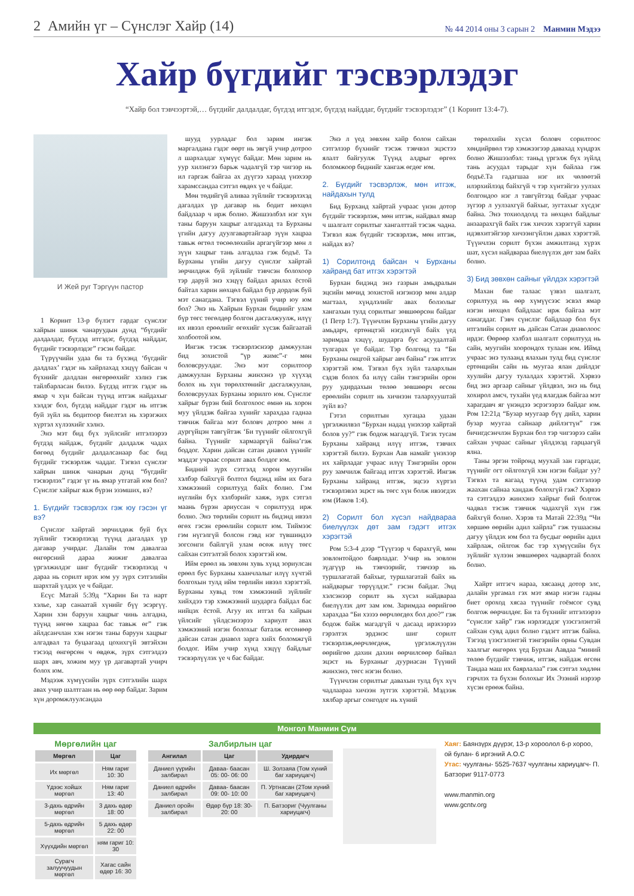2 Амийн үг – Сүнслэг Хайр (14)
№ 44 2014 оны 3 сарын 2 Манмин Мэдээ
Хайр бүгдийг тэсвэрлэдэг
“Хайр бол тэвчээртэй,… бүгдийг далдалдаг, бүгдэд итгэдэг, бүгдэд найддаг, бүгдийг тэсвэрлэдэг” (1 Коринт 13:4-7).
И Жей руг Тэргүүн пастор
1 Коринт 13-р бүлэгт гардаг сүнслэг хайрын шинж чанаруудын дунд “бүгдийг далдалдаг, бүгдэд итгэдэг, бүгдэд найддаг, бүгдийг тэсвэрлэдэг” гэсэн байдаг.
Түрүүчийн удаа би та бүхэнд ‘бүгдийг далдлах’ гэдэг нь хайрлахад хэцүү байсан ч бүхнийг далдлан өнгөрөөхийг хэлнэ гэж тайлбарласан билээ. Бүгдэд итгэх гэдэг нь ямар ч хүн байсан түүнд итгэж найдахыг хэлдэг бол, бүгдэд найддаг гэдэг нь итгэж буй зүйл нь бодитоор биелтэл нь хэрэгжих хүртэл хүлээхийг хэлнэ.
Энэ мэт бид бүх зүйлсийг итгэлээрээ бүгдэд найдаж, бүгдийг далдалж чадах бөгөөд бүгдийг далдалсанаар бас бид бүгдийг тэсвэрлэж чаддаг. Тэгвэл сүнслэг хайрын шинж чанарын дунд “бүгдийг тэсвэрлэх” гэдэг үг нь ямар утгатай юм бол? Сүнслэг хайрыг яаж бүрэн эзэмших, вэ?
1. Бүгдийг тэсвэрлэх гэж юу гэсэн үг вэ?
Сүнслэг хайртай зөрчилдөж буй бүх зүйлийг тэсвэрлэхэд түүнд дагалдах үр дагавар учирдаг. Далайн том давалгаа өнгөрсний дараа жижиг давалгаа үргэлжилдэг шиг бүгдийг тэсвэрлэхэд ч дараа нь сорилт ирэх юм уу зүрх сэтгэлийн шархтай үлдэх үе ч байдаг.
Есүс Матай 5:39д “Харин Би та нарт хэлье, хар санаатай хүнийг бүү эсэргүү. Харин хэн баруун хацрыг чинь алгадна, түүнд нөгөө хацраа бас тавьж өг” гэж айлдсанчлан хэн нэгэн таны баруун хацрыг алгадвал та буцаагаад цохихгүй эвтэйхэн тэсээд өнгөрсөн ч өвдөж, зүрх сэтгэлдээ шарх авч, хожим муу үр дагавартай учирч болох юм.
Мэдээж хүмүүсийн зүрх сэтгэлийн шарх авах учир шалтгаан нь өөр өөр байдаг. Зарим хүн доромжлуулсандаа
шууд уурладаг бол зарим ингэж маргалдана гэдэг өөрт нь эвгүй учир дотроо л шархалдаг хүмүүс байдаг. Мөн зарим нь уур хилэнгээ барьж чадалгүй тэр чигээр нь ил гаргаж байгаа ах дүүгээ хараад үнэхээр харамссандаа сэтгэл өвдөх үе ч байдаг.
Мөн төдийгүй аливаа зүйлийг тэсвэрлэхэд дагалдах үр дагавар нь бодит нөхцөл байдлаар ч ирж болно. Жишээлбэл нэг хүн таны баруун хацрыг алгадахад та Бурханы үгийн дагуу дуулгавартайгаар зүүн хацраа тавьж өгтөл төсөөлөхийн аргагүйгээр мөн л зүүн хацрыг тань алгадлаа гэж бодъё. Та Бурханы үгийн дагуу сүнслэг хайртай зөрчилдөж буй зүйлийг тэвчсэн болохоор тэр даруй энэ хэцүү байдал арилах ёстой байтал харин нөхцөл байдал бүр дордож буй мэт санагдана. Тэгвэл үүний учир юу юм бол? Энэ нь Хайрын Бурхан биднийг улам бүр төгс төгөлдөр болгон дасгалжуулж, илүү их ивээл ерөөлийг өгөхийг хүсэж байгаатай холбоотой юм.
Ингэж тэсэж тэсвэрлэснээр дамжуулан бид зохистой “үр жимс”-г мөн боловсруулдаг. Энэ мэт сорилтоор дамжуулан Бурханы жинхэнэ үр хүүхэд болох нь хүн төрөлхтөнийг дасгалжуулан, боловсруулах Бурханы зорилго юм. Сүнслэг хайрыг бүрэн бий болгохоос өмнө нь хорон муу үйлдэж байгаа хүнийг харахдаа гаднаа тэвчиж байгаа мэт боловч дотроо мөн л дургүйцэн тавгүйтэж ‘Би түүнийг ойлгохгүй байна. Түүнийг хармааргүй байна’гэж боддог. Харин дайсан сатан диавол үүнийг мэддэг учраас сорилт авах болдог юм.
Бидний зүрх сэтгэлд хорон муугийн хэлбэр байхгүй болтол бидэнд ийм их бага хэмжээний сорилтууд байх болно. Гэм нүглийн бүх хэлбэрийг хаяж, зүрх сэтгэл маань бүрэн ариуссан ч сорилтууд ирж болно. Энэ төрлийн сорилт нь бидэнд ивээл өгөх гэсэн ерөөлийн сорилт юм. Тиймээс гэм нүгэлгүй болсон гэвд нэг түвшиндээ зогсонги байлгүй улам өсөж илүү төгс сайхан сэтгэлтэй болох хэрэгтэй юм.
Ийм ерөөл нь зөвхөн хувь хүнд зориулсан ерөөл бус Бурханы хаанчлалыг илүү хүчтэй болгохын тулд ийм төрлийн ивээл хэрэгтэй. Бурханы хувьд том хэмжээний зүйлийг хийхдээ тэр хэмжээний шударга байдал бас нийцэх ёстой. Агуу их итгэл ба хайрын үйлсийг үйлдсэнээрээ хариулт авах хэмжээний нэгэн болохыг баталж өгсөнөөр дайсан сатан диавол зарга хийх боломжгүй болдог. Ийм учир хүнд хэцүү байдлыг тэсвэрлүүлэх үе ч бас байдаг.
Энэ л үед зөвхөн хайр болон сайхан сэтгэлээр бүхнийг тэсэж тэвчвэл эцэстээ ялалт байгуулж Түүнд алдрыг өргөх боломжоор биднийг хангаж өгдөг юм.
2. Бүгдийг тэсвэрлэж, мөн итгэж, найдахын тулд
Бид Бурханд хайртай учраас үнэн дотор бүгдийг тэсвэрлэж, мөн итгэж, найдвал ямар ч шалгалт сорилтыг хангалттай тэсэж чадна. Тэгвэл яаж бүгдийг тэсвэрлэж, мөн итгэж, найдах вэ?
1) Сорилтонд байсан ч Бурханы хайранд бат итгэх хэрэгтэй
Бурхан бидэнд энэ газрын амьдралын эцсийн мөчид зохистой нэгэнээр мөн алдар магтаал, хүндлэлийг авах болзолыг хангахын тулд сорилтыг зөвшөөрсөн байдаг (1 Петр 1:7). Түүнчлэн Бурханы үгийн дагуу амьдарч, ертөнцтэй нэгдэхгүй байх үед заримдаа хэцүү, шударга бус асуудалтай тулгарах үе байдаг. Тэр болгонд та “Би Бурханы онцгой хайрыг авч байна” гэж итгэх хэрэгтэй юм. Тэгвэл бүх зүйл талархлын сэдэв болох ба илүү сайн тэнгэрийн орон руу удирдахын төлөө зөвшөөрч өгсөн ерөөлийн сорилт нь хичнээн талархууштай зүйл вэ?
Гэтэл сорилтын хугацаа удаан үргэлжилвэл “Бурхан надад үнэхээр хайртай болов уу?” гэж бодож магадгүй. Тэгэх тусам Бурханы хайранд илүү итгэж, тэвчих хэрэгтэй билээ. Бурхан Аав намайг үнэхээр их хайрладаг учраас илүү Тэнгэрийн орон руу замчилж байгаад итгэх хэрэгтэй. Ингэж Бурханы хайранд итгэж, эцсээ хүртэл тэсвэрлэвэл эцэст нь төгс хүн болж ивээгдэх юм (Иаков 1:4).
2) Сорилт бол хүсэл найдвараа биелүүлэх дөт зам гэдэгт итгэх хэрэгтэй
Ром 5:3-4 дээр “Түүгээр ч барахгүй, мөн зовлонтойдоо баярладаг. Учир нь зовлон зүдгүүр нь тэвчээрийг, тэвчээр нь туршлагатай байхыг, туршлагатай байх нь найдварыг төрүүлдэг.” гэсэн байдаг. Энд хэлсэнээр сорилт нь хүсэл найдвараа биелүүлэх дөт зам юм. Заримдаа өөрийгөө харахдаа “Би хэзээ өөрчлөгдөх бол доо?” гэж бодож байж магадгүй ч дасаад ирэхээрээ гэрэлтэх эрдэнэс шиг сорилт тэсвэрлэж,өөрчлөгдөж, үргэлжлүүлэн өөрийгөө дахин дахин өөрчилсөөр байвал эцэст нь Бурханыг дууриасан Түүний жинхэнэ, төгс нэгэн болно.
Түүнчлэн сорилтыг давахын тулд бүх хүч чадлаараа хичээн зүтгэх хэрэгтэй. Мэдээж хялбар аргыг сонгодог нь хүний
төрөлхийн хүсэл боловч сорилтоос хөндийрвөл тэр хэмжээгээр давахад хүндрэх болно Жишээлбэл: таньд үргэлж бүх зүйлд тань асуудал тарьдаг хүн байлаа гэж бодъё.Та гадагшаа нэг их чөлөөтэй илэрхийлээд байхгүй ч тэр хүнтэйгээ уулзах болгондоо нэг л тавгүйтээд байдаг учраас зүгээр л уулзахгүй байхыг, зугтахыг хүсдэг байна. Энэ тохиолдолд та нөхцөл байдлыг анзаарахгүй байх гэж хичээх хэрэггүй харин идэвхитэйгээр хичээнгүйлэн давах хэрэгтэй. Түүнчлэн сорилт бүхэн амжилтанд хүрэх шат, хүсэл найдвараа биелүүлэх дөт зам байх болно.
3) Бид зөвхөн сайныг үйлдэх хэрэгтэй
Махан бие талаас үзвэл шалгалт, сорилтууд нь өөр хүмүүсээс эсвэл ямар нэгэн нөхцөл байдлаас ирж байгаа мэт санагддаг. Гэвч сүнслэг байдлаар бол бүх итгэлийн сорилт нь дайсан Сатан диаволоос ирдэг. Өөрөөр хэлбэл шалгалт сорилтууд нь сайн, муугийн хоорондох тулаан юм. Иймд учраас энэ тулаанд ялахын тулд бид сүнслэг ертөнцийн сайн нь муугаа ялан дийлдэг хуулийн дагуу тулалдах хэрэгтэй. Хэрвээ бид энэ аргаар сайныг үйлдвэл, энэ нь бид хохирол амсч, тухайн үед ялагдаж байгаа мэт харагдавч яг үнэндээ эсрэгээрээ байдаг юм. Ром 12:21д “Бузар муугаар бүү дийл, харин бузар муугаа сайнаар дийлэгтүн” гэж бичигдсэнчлэн Бурхан бол тэр чигээрээ сайн сайхан учраас сайныг үйлдэхэд гарцаагүй ялна.
Таны эргэн тойронд муухай зан гаргадаг, түүнийг огт ойлгохгүй хэн нэгэн байдаг уу? Тэгвэл та яагаад түүнд удам сэтгэлээр жаахан сайнаа хандаж болохгүй гэж? Хэрвээ та сэтгэлдээ жинхэнэ хайрыг бий болгож чадвал тэсэж тэвчиж чадахгүй хүн гэж байхгүй болно. Хэрэв та Матай 22:39д “Чи хөршөө өөрийн адил хайрла” гэж тушаасны дагуу үйлдэх юм бол та бусдыг өөрийн адил хайрлаж, ойлгож бас тэр хүмүүсийн бүх зүйлийг хүлээн зөвшөөрөх чадвартай болох болно.
Хайрт итгэгч нараа, хясаанд дотор элс, далайн ургамал гэх мэт ямар нэгэн гадны биет ороход хясаа түүнийг гоёмсог сувд болгож өөрчилдөг. Би та бүхнийг итгэлээрээ “сүнслэг хайр” гэж нэрлэгддэг үзэсгэлэнтэй сайхан сувд адил болно гэдэгт итгэж байна. Тэгээд үзэсгэлэнтэй тэнгэрийн орны Сувдан хаалгыг өнгөрөх үед Бурхан Аавдаа “миний төлөө бүгдийг тэвчиж, итгэж, найдаж өгсөн Тандаа маш их баярлалаа” гэж сэтгэл хөдлөн гэрчлэх та бүхэн болохыг Их Эзэний нэрээр хүсэн ерөөж байна.
Монгол Манмин Сүм
Мөргөлийн цаг
| Мөргөл | Цаг |
| --- | --- |
| Их мөргөл | Ням гариг 10: 30 |
| Үдээс хойшх мөргөл | Ням гариг 13: 40 |
| 3-дахь өдрийн мөргөл | 3 дахь өдөр 18: 00 |
| 5-дахь өдрийн мөргөл | 5 дахь өдөр 22: 00 |
| Хүүхдийн мөргөл | ням гариг 10: 30 |
| Сурагч залуучуудын мөргөл | Хагас сайн өдөр 16: 30 |
Залбирлын цаг
| Ангилал | Цаг | Удирдагч |
| --- | --- | --- |
| Даниел үүрийн залбирал | Даваа- баасан 05: 00- 06: 00 | Ш. Золзаяа (Том хүний баг хариуцагч) |
| Даниел өдрийн залбирал | Даваа- баасан 09: 00- 10: 00 | П. Уртнасан (2Том хүний баг хариуцагч) |
| Даниел оройн залбирал | Өдөр бүр 18: 30- 20: 00 | П. Батзориг (Чуулганы хариуцагч) |
Хаяг: Баянзүрх дүүрэг, 13-р хороолол 6-р хороо, ой булан- 6 иргэний А.О.С
Утас: чуулганы- 5525-7637 чуулганы хариуцагч- П. Батзориг 9117-0773
www.manmin.org
www.gcntv.org